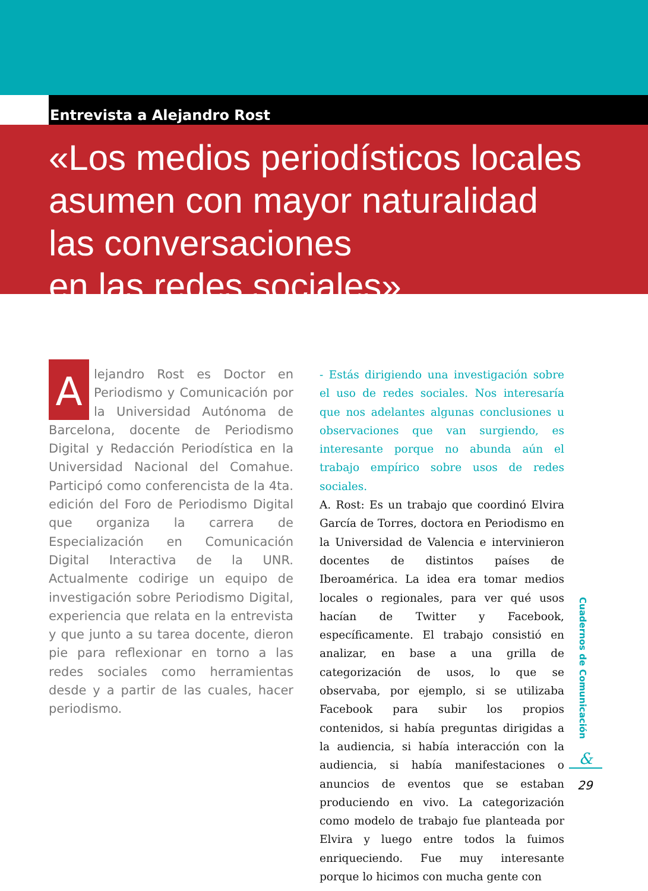Entrevista a Alejandro Rost
«Los medios periodísticos locales
asumen con mayor naturalidad
las conversaciones
en las redes sociales»
Alejandro Rost es Doctor en Periodismo y Comunicación por la Universidad Autónoma de Barcelona, docente de Periodismo Digital y Redacción Periodística en la Universidad Nacional del Comahue. Participó como conferencista de la 4ta. edición del Foro de Periodismo Digital que organiza la carrera de Especialización en Comunicación Digital Interactiva de la UNR. Actualmente codirige un equipo de investigación sobre Periodismo Digital, experiencia que relata en la entrevista y que junto a su tarea docente, dieron pie para reflexionar en torno a las redes sociales como herramientas desde y a partir de las cuales, hacer periodismo.
- Estás dirigiendo una investigación sobre el uso de redes sociales. Nos interesaría que nos adelantes algunas conclusiones u observaciones que van surgiendo, es interesante porque no abunda aún el trabajo empírico sobre usos de redes sociales.
A. Rost: Es un trabajo que coordinó Elvira García de Torres, doctora en Periodismo en la Universidad de Valencia e intervinieron docentes de distintos países de Iberoamérica. La idea era tomar medios locales o regionales, para ver qué usos hacían de Twitter y Facebook, específicamente. El trabajo consistió en analizar, en base a una grilla de categorización de usos, lo que se observaba, por ejemplo, si se utilizaba Facebook para subir los propios contenidos, si había preguntas dirigidas a la audiencia, si había interacción con la audiencia, si había manifestaciones o anuncios de eventos que se estaban produciendo en vivo. La categorización como modelo de trabajo fue planteada por Elvira y luego entre todos la fuimos enriqueciendo. Fue muy interesante porque lo hicimos con mucha gente con
Cuadernos de Comunicación
&
29